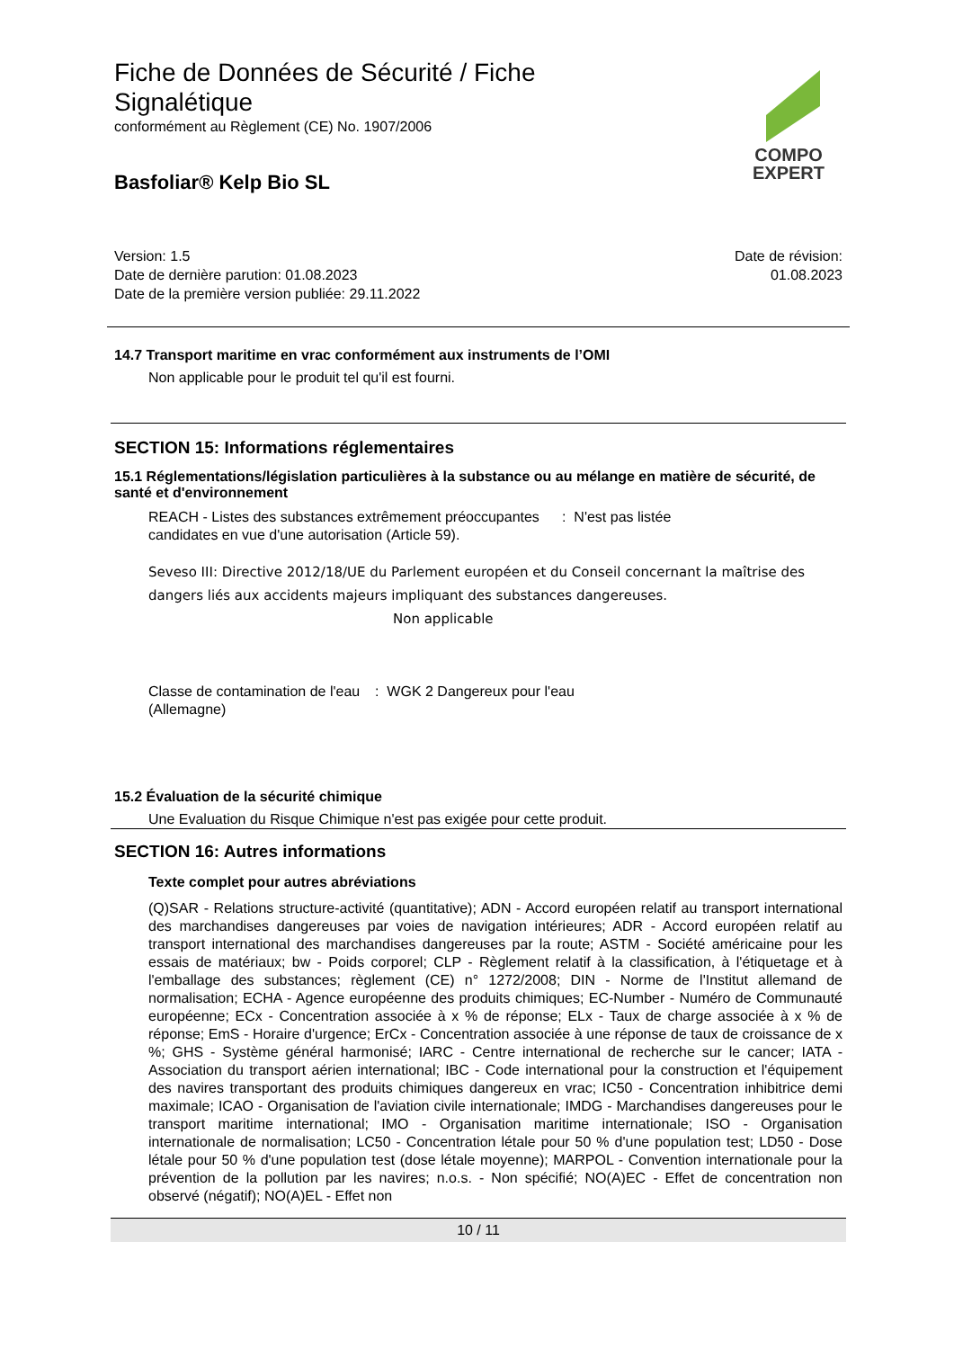Fiche de Données de Sécurité / Fiche
Signalétique
conformément au Règlement (CE) No. 1907/2006
Basfoliar® Kelp Bio SL
COMPO
EXPERT
Version: 1.5
Date de dernière parution: 01.08.2023
Date de la première version publiée: 29.11.2022
Date de révision:
01.08.2023
14.7 Transport maritime en vrac conformément aux instruments de l’OMI
Non applicable pour le produit tel qu'il est fourni.
SECTION 15: Informations réglementaires
15.1 Réglementations/législation particulières à la substance ou au mélange en matière de sécurité, de santé et d'environnement
REACH - Listes des substances extrêmement préoccupantes candidates en vue d'une autorisation (Article 59).
: N'est pas listée
Seveso III: Directive 2012/18/UE du Parlement européen et du Conseil concernant la maîtrise des dangers liés aux accidents majeurs impliquant des substances dangereuses.
Non applicable
Classe de contamination de l'eau (Allemagne)
: WGK 2 Dangereux pour l'eau
15.2 Évaluation de la sécurité chimique
Une Evaluation du Risque Chimique n'est pas exigée pour cette produit.
SECTION 16: Autres informations
Texte complet pour autres abréviations
(Q)SAR - Relations structure-activité (quantitative); ADN - Accord européen relatif au transport international des marchandises dangereuses par voies de navigation intérieures; ADR - Accord européen relatif au transport international des marchandises dangereuses par la route; ASTM - Société américaine pour les essais de matériaux; bw - Poids corporel; CLP - Règlement relatif à la classification, à l'étiquetage et à l'emballage des substances; règlement (CE) n° 1272/2008; DIN - Norme de l'Institut allemand de normalisation; ECHA - Agence européenne des produits chimiques; EC-Number - Numéro de Communauté européenne; ECx - Concentration associée à x % de réponse; ELx - Taux de charge associée à x % de réponse; EmS - Horaire d'urgence; ErCx - Concentration associée à une réponse de taux de croissance de x %; GHS - Système général harmonisé; IARC - Centre international de recherche sur le cancer; IATA - Association du transport aérien international; IBC - Code international pour la construction et l'équipement des navires transportant des produits chimiques dangereux en vrac; IC50 - Concentration inhibitrice demi maximale; ICAO - Organisation de l'aviation civile internationale; IMDG - Marchandises dangereuses pour le transport maritime international; IMO - Organisation maritime internationale; ISO - Organisation internationale de normalisation; LC50 - Concentration létale pour 50 % d'une population test; LD50 - Dose létale pour 50 % d'une population test (dose létale moyenne); MARPOL - Convention internationale pour la prévention de la pollution par les navires; n.o.s. - Non spécifié; NO(A)EC - Effet de concentration non observé (négatif); NO(A)EL - Effet non
10 / 11